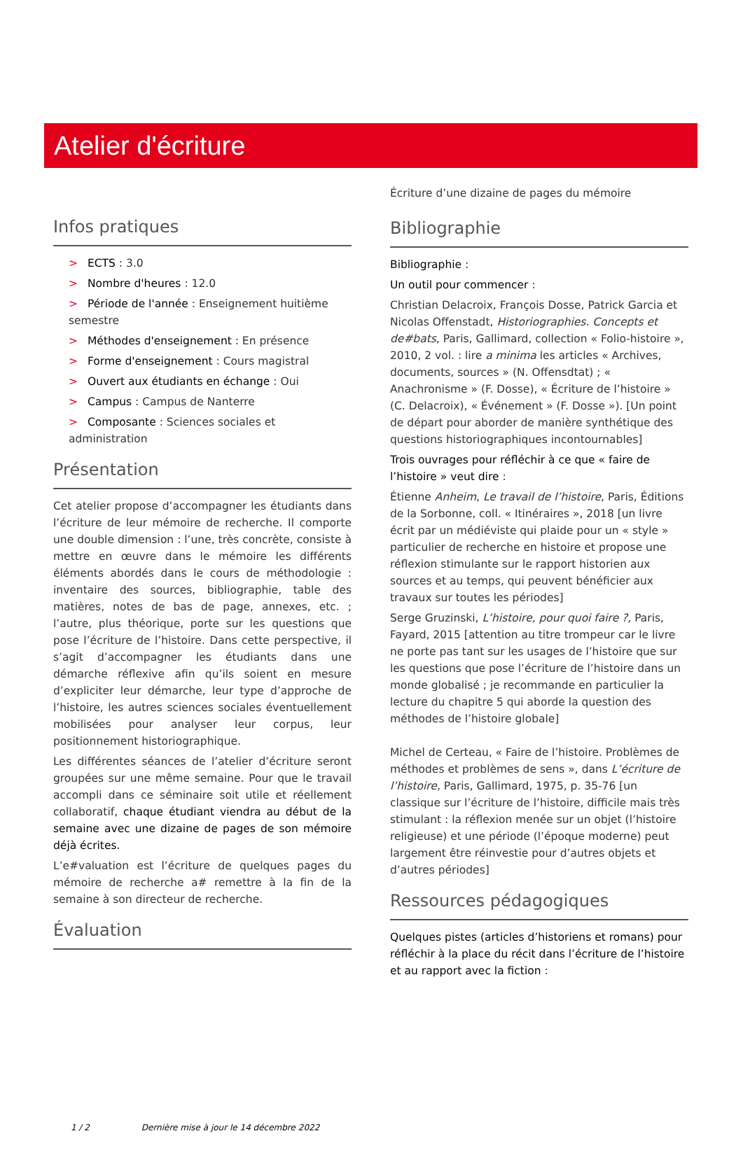Atelier d'écriture
Infos pratiques
> ECTS : 3.0
> Nombre d'heures : 12.0
> Période de l'année : Enseignement huitième semestre
> Méthodes d'enseignement : En présence
> Forme d'enseignement : Cours magistral
> Ouvert aux étudiants en échange : Oui
> Campus : Campus de Nanterre
> Composante : Sciences sociales et administration
Présentation
Cet atelier propose d’accompagner les étudiants dans l’écriture de leur mémoire de recherche. Il comporte une double dimension : l’une, très concrète, consiste à mettre en œuvre dans le mémoire les différents éléments abordés dans le cours de méthodologie : inventaire des sources, bibliographie, table des matières, notes de bas de page, annexes, etc. ; l’autre, plus théorique, porte sur les questions que pose l’écriture de l’histoire. Dans cette perspective, il s’agit d’accompagner les étudiants dans une démarche réflexive afin qu’ils soient en mesure d’expliciter leur démarche, leur type d’approche de l’histoire, les autres sciences sociales éventuellement mobilisées pour analyser leur corpus, leur positionnement historiographique.
Les différentes séances de l’atelier d’écriture seront groupées sur une même semaine. Pour que le travail accompli dans ce séminaire soit utile et réellement collaboratif, chaque étudiant viendra au début de la semaine avec une dizaine de pages de son mémoire déjà écrites.
L’e#valuation est l’écriture de quelques pages du mémoire de recherche a# remettre à la fin de la semaine à son directeur de recherche.
Évaluation
Écriture d’une dizaine de pages du mémoire
Bibliographie
Bibliographie :
Un outil pour commencer :
Christian Delacroix, François Dosse, Patrick Garcia et Nicolas Offenstadt, Historiographies. Concepts et de#bats, Paris, Gallimard, collection « Folio-histoire », 2010, 2 vol. : lire a minima les articles « Archives, documents, sources » (N. Offensdtat) ; « Anachronisme » (F. Dosse), « Écriture de l’histoire » (C. Delacroix), « Événement » (F. Dosse »). [Un point de départ pour aborder de manière synthétique des questions historiographiques incontournables]
Trois ouvrages pour réfléchir à ce que « faire de l’histoire » veut dire :
Étienne Anheim, Le travail de l’histoire, Paris, Éditions de la Sorbonne, coll. « Itinéraires », 2018 [un livre écrit par un médiéviste qui plaide pour un « style » particulier de recherche en histoire et propose une réflexion stimulante sur le rapport historien aux sources et au temps, qui peuvent bénéficier aux travaux sur toutes les périodes]
Serge Gruzinski, L’histoire, pour quoi faire ?, Paris, Fayard, 2015 [attention au titre trompeur car le livre ne porte pas tant sur les usages de l’histoire que sur les questions que pose l’écriture de l’histoire dans un monde globalisé ; je recommande en particulier la lecture du chapitre 5 qui aborde la question des méthodes de l’histoire globale]
Michel de Certeau, « Faire de l’histoire. Problèmes de méthodes et problèmes de sens », dans L’écriture de l’histoire, Paris, Gallimard, 1975, p. 35-76 [un classique sur l’écriture de l’histoire, difficile mais très stimulant : la réflexion menée sur un objet (l’histoire religieuse) et une période (l’époque moderne) peut largement être réinvestie pour d’autres objets et d’autres périodes]
Ressources pédagogiques
Quelques pistes (articles d’historiens et romans) pour réfléchir à la place du récit dans l’écriture de l’histoire et au rapport avec la fiction :
1 / 2 Dernière mise à jour le 14 décembre 2022